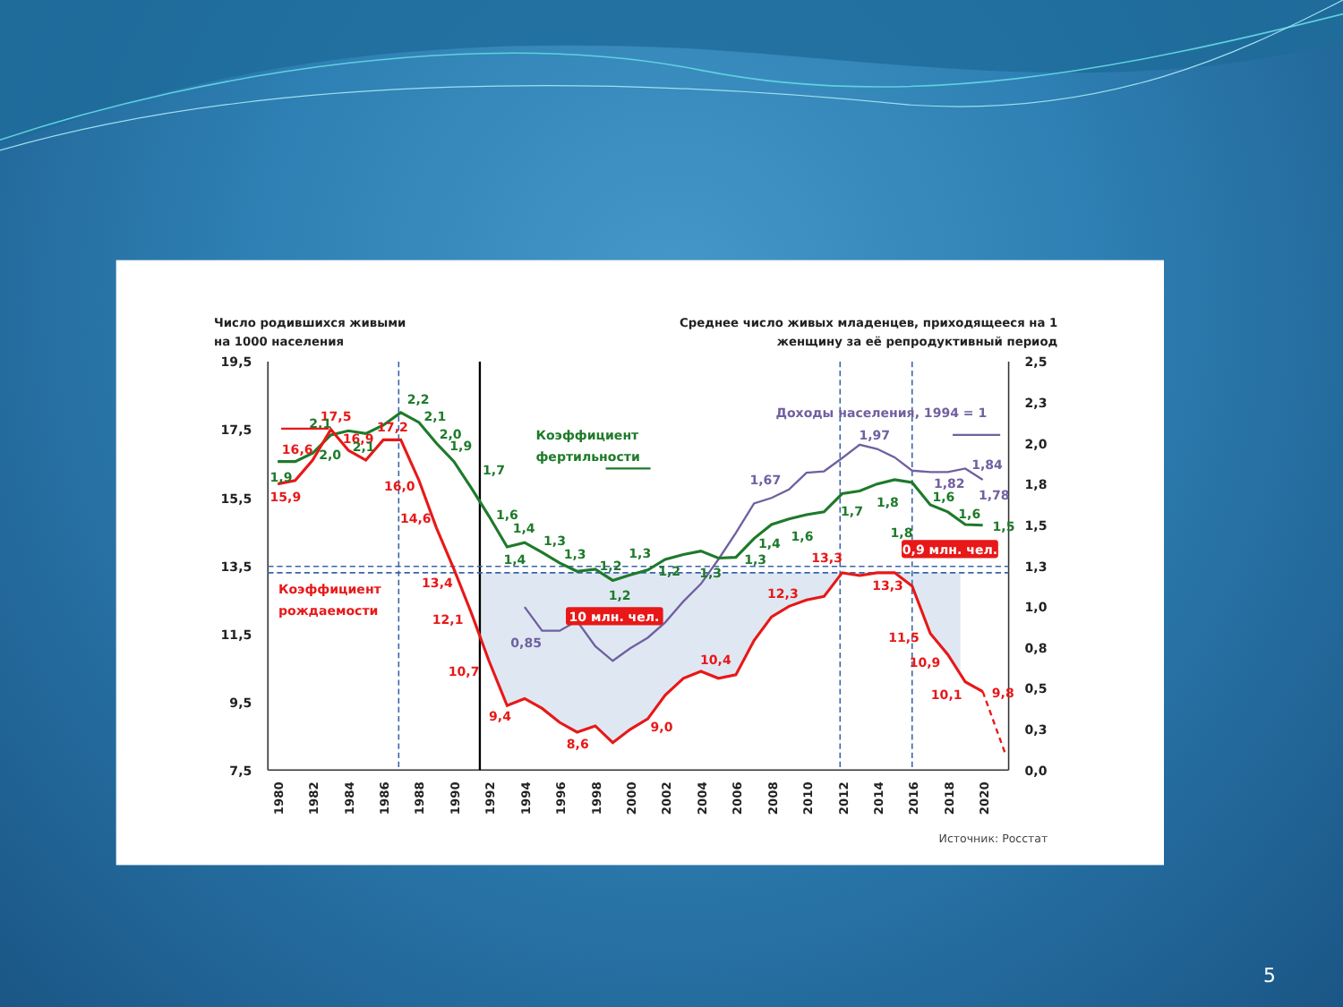Число родившихся живыми
на 1000 населения
Среднее число живых младенцев, приходящееся на 1
женщину за её репродуктивный период
19,5
17,5
15,5
13,5
11,5
9,5
7,5
2,5
2,3
2,0
1,8
1,5
1,3
1,0
0,8
0,5
0,3
0,0
15,9
16,6
17,5
16,9
17,2
16,0
14,6
13,4
12,1
10,7
9,4
8,6
9,0
10,4
12,3
13,3
13,3
11,5
10,9
10,1
9,8
Коэффициент
рождаемости
1,9
2,1
2,0
2,1
2,2
2,1
2,0
1,9
1,7
1,6
1,4
1,4
1,3
1,3
1,2
1,2
1,3
1,2
1,3
1,3
1,4
1,6
1,7
1,8
1,8
1,6
1,6
1,5
Коэффициент
фертильности
0,85
1,67
1,97
1,82
1,84
1,78
Доходы населения, 1994 = 1
10 млн. чел.
0,9 млн. чел.
1980
1982
1984
1986
1988
1990
1992
1994
1996
1998
2000
2002
2004
2006
2008
2010
2012
2014
2016
2018
2020
Источник: Росстат
5